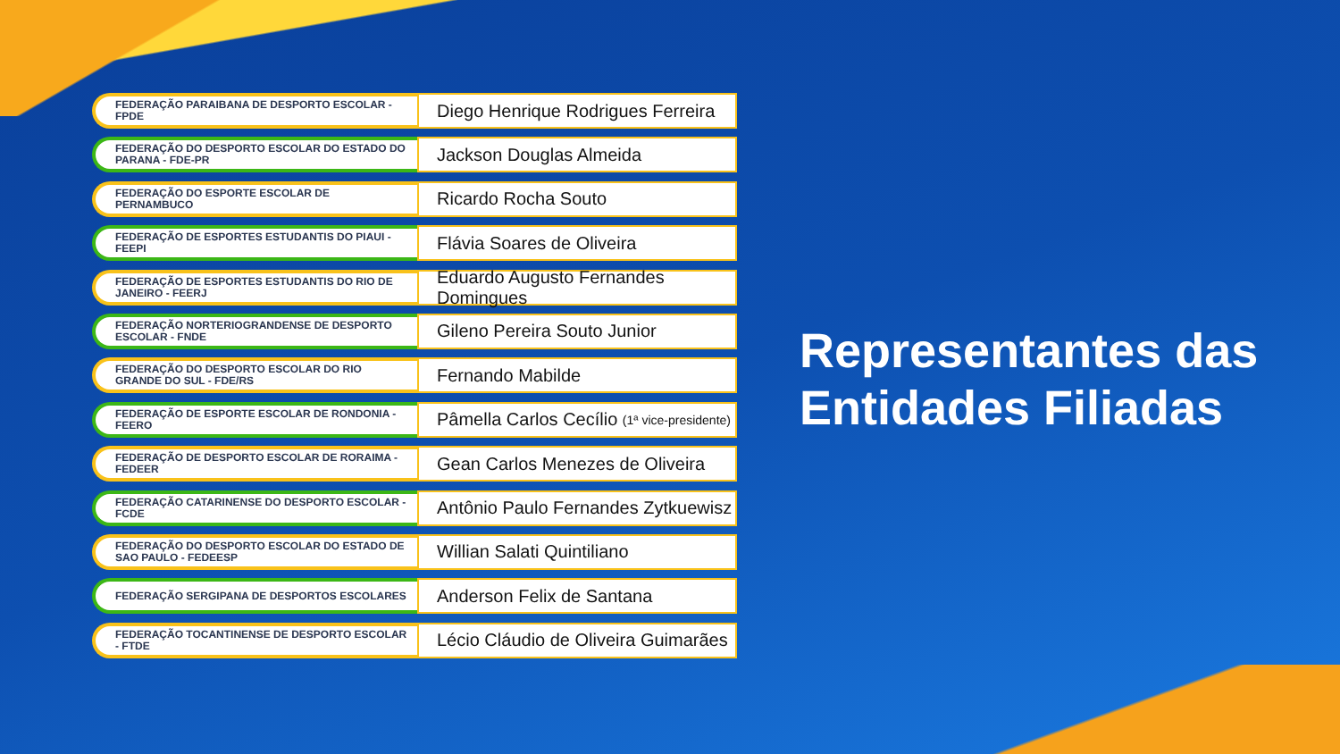FEDERAÇÃO PARAIBANA DE DESPORTO ESCOLAR - FPDE
Diego Henrique Rodrigues Ferreira
FEDERAÇÃO DO DESPORTO ESCOLAR DO ESTADO DO PARANA - FDE-PR
Jackson Douglas Almeida
FEDERAÇÃO DO ESPORTE ESCOLAR DE PERNAMBUCO
Ricardo Rocha Souto
FEDERAÇÃO DE ESPORTES ESTUDANTIS DO PIAUI - FEEPI
Flávia Soares de Oliveira
FEDERAÇÃO DE ESPORTES ESTUDANTIS DO RIO DE JANEIRO - FEERJ
Eduardo Augusto Fernandes Domingues
FEDERAÇÃO NORTERIOGRANDENSE DE DESPORTO ESCOLAR - FNDE
Gileno Pereira Souto Junior
FEDERAÇÃO DO DESPORTO ESCOLAR DO RIO GRANDE DO SUL - FDE/RS
Fernando Mabilde
FEDERAÇÃO DE ESPORTE ESCOLAR DE RONDONIA - FEERO
Pâmella Carlos Cecílio (1ª vice-presidente)
FEDERAÇÃO DE DESPORTO ESCOLAR DE RORAIMA - FEDEER
Gean Carlos Menezes de Oliveira
FEDERAÇÃO CATARINENSE DO DESPORTO ESCOLAR - FCDE
Antônio Paulo Fernandes Zytkuewisz
FEDERAÇÃO DO DESPORTO ESCOLAR DO ESTADO DE SAO PAULO - FEDEESP
Willian Salati Quintiliano
FEDERAÇÃO SERGIPANA DE DESPORTOS ESCOLARES
Anderson Felix de Santana
FEDERAÇÃO TOCANTINENSE DE DESPORTO ESCOLAR - FTDE
Lécio Cláudio de Oliveira Guimarães
Representantes das
Entidades Filiadas